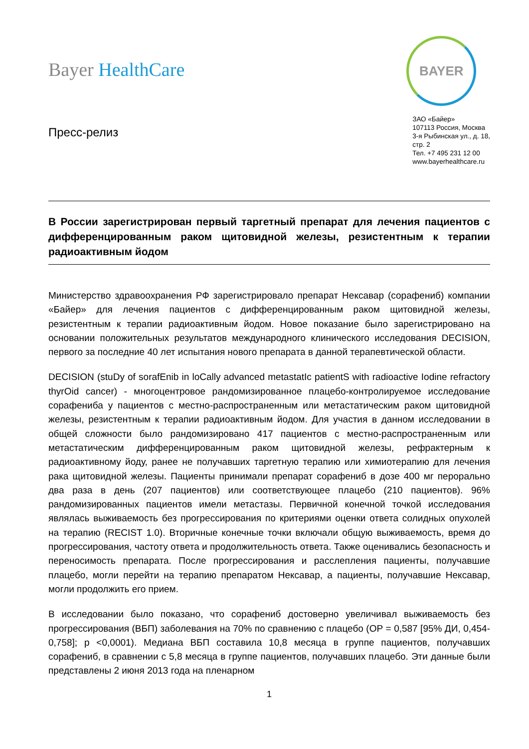Bayer HealthCare
Пресс-релиз
BAYER
ЗАО «Байер»
107113 Россия, Москва
3-я Рыбинская ул., д. 18,
стр. 2
Тел. +7 495 231 12 00
www.bayerhealthcare.ru
В России зарегистрирован первый таргетный препарат для лечения пациентов с дифференцированным раком щитовидной железы, резистентным к терапии радиоактивным йодом
Министерство здравоохранения РФ зарегистрировало препарат Нексавар (сорафениб) компании «Байер» для лечения пациентов с дифференцированным раком щитовидной железы, резистентным к терапии радиоактивным йодом. Новое показание было зарегистрировано на основании положительных результатов международного клинического исследования DECISION, первого за последние 40 лет испытания нового препарата в данной терапевтической области.
DECISION (stuDy of sorafEnib in loCally advanced metastatIc patientS with radioactive Iodine refractory thyrOid cancer) - многоцентровое рандомизированное плацебо-контролируемое исследование сорафениба у пациентов с местно-распространенным или метастатическим раком щитовидной железы, резистентным к терапии радиоактивным йодом. Для участия в данном исследовании в общей сложности было рандомизировано 417 пациентов с местно-распространенным или метастатическим дифференцированным раком щитовидной железы, рефрактерным к радиоактивному йоду, ранее не получавших таргетную терапию или химиотерапию для лечения рака щитовидной железы. Пациенты принимали препарат сорафениб в дозе 400 мг перорально два раза в день (207 пациентов) или соответствующее плацебо (210 пациентов). 96% рандомизированных пациентов имели метастазы. Первичной конечной точкой исследования являлась выживаемость без прогрессирования по критериями оценки ответа солидных опухолей на терапию (RECIST 1.0). Вторичные конечные точки включали общую выживаемость, время до прогрессирования, частоту ответа и продолжительность ответа. Также оценивались безопасность и переносимость препарата. После прогрессирования и расслепления пациенты, получавшие плацебо, могли перейти на терапию препаратом Нексавар, а пациенты, получавшие Нексавар, могли продолжить его прием.
В исследовании было показано, что сорафениб достоверно увеличивал выживаемость без прогрессирования (ВБП) заболевания на 70% по сравнению с плацебо (ОР = 0,587 [95% ДИ, 0,454-0,758]; p <0,0001). Медиана ВБП составила 10,8 месяца в группе пациентов, получавших сорафениб, в сравнении с 5,8 месяца в группе пациентов, получавших плацебо. Эти данные были представлены 2 июня 2013 года на пленарном
1